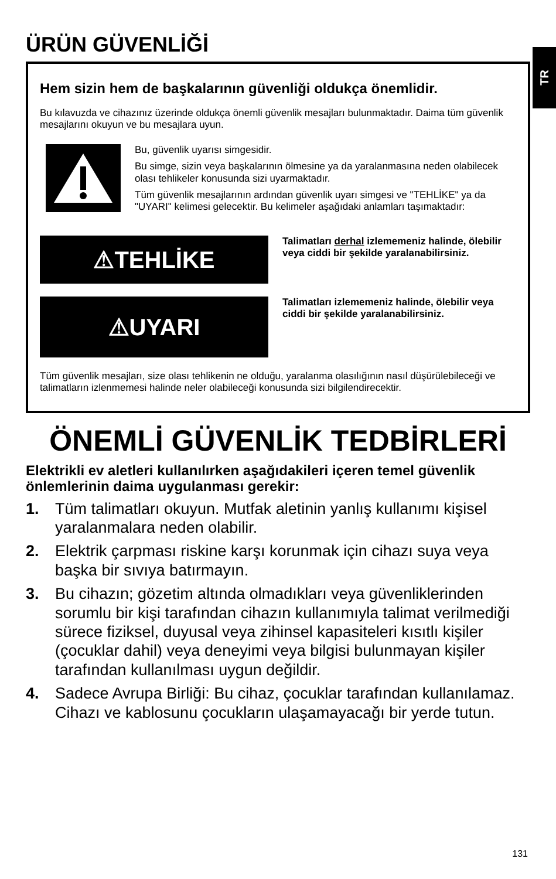TR
ÜRÜN GÜVENLİĞİ
Hem sizin hem de başkalarının güvenliği oldukça önemlidir.
Bu kılavuzda ve cihazınız üzerinde oldukça önemli güvenlik mesajları bulunmaktadır. Daima tüm güvenlik mesajlarını okuyun ve bu mesajlara uyun.
Bu, güvenlik uyarısı simgesidir.
Bu simge, sizin veya başkalarının ölmesine ya da yaralanmasına neden olabilecek olası tehlikeler konusunda sizi uyarmaktadır.
Tüm güvenlik mesajlarının ardından güvenlik uyarı simgesi ve "TEHLİKE" ya da "UYARI" kelimesi gelecektir. Bu kelimeler aşağıdaki anlamları taşımaktadır:
⚠TEHLİKE
Talimatları derhal izlememeniz halinde, ölebilir veya ciddi bir şekilde yaralanabilirsiniz.
⚠UYARI
Talimatları izlememeniz halinde, ölebilir veya ciddi bir şekilde yaralanabilirsiniz.
Tüm güvenlik mesajları, size olası tehlikenin ne olduğu, yaralanma olasılığının nasıl düşürülebileceği ve talimatların izlenmemesi halinde neler olabileceği konusunda sizi bilgilendirecektir.
ÖNEMLİ GÜVENLİK TEDBİRLERİ
Elektrikli ev aletleri kullanılırken aşağıdakileri içeren temel güvenlik önlemlerinin daima uygulanması gerekir:
1. Tüm talimatları okuyun. Mutfak aletinin yanlış kullanımı kişisel yaralanmalara neden olabilir.
2. Elektrik çarpması riskine karşı korunmak için cihazı suya veya başka bir sıvıya batırmayın.
3. Bu cihazın; gözetim altında olmadıkları veya güvenliklerinden sorumlu bir kişi tarafından cihazın kullanımıyla talimat verilmediği sürece fiziksel, duyusal veya zihinsel kapasiteleri kısıtlı kişiler (çocuklar dahil) veya deneyimi veya bilgisi bulunmayan kişiler tarafından kullanılması uygun değildir.
4. Sadece Avrupa Birliği: Bu cihaz, çocuklar tarafından kullanılamaz. Cihazı ve kablosunu çocukların ulaşamayacağı bir yerde tutun.
131